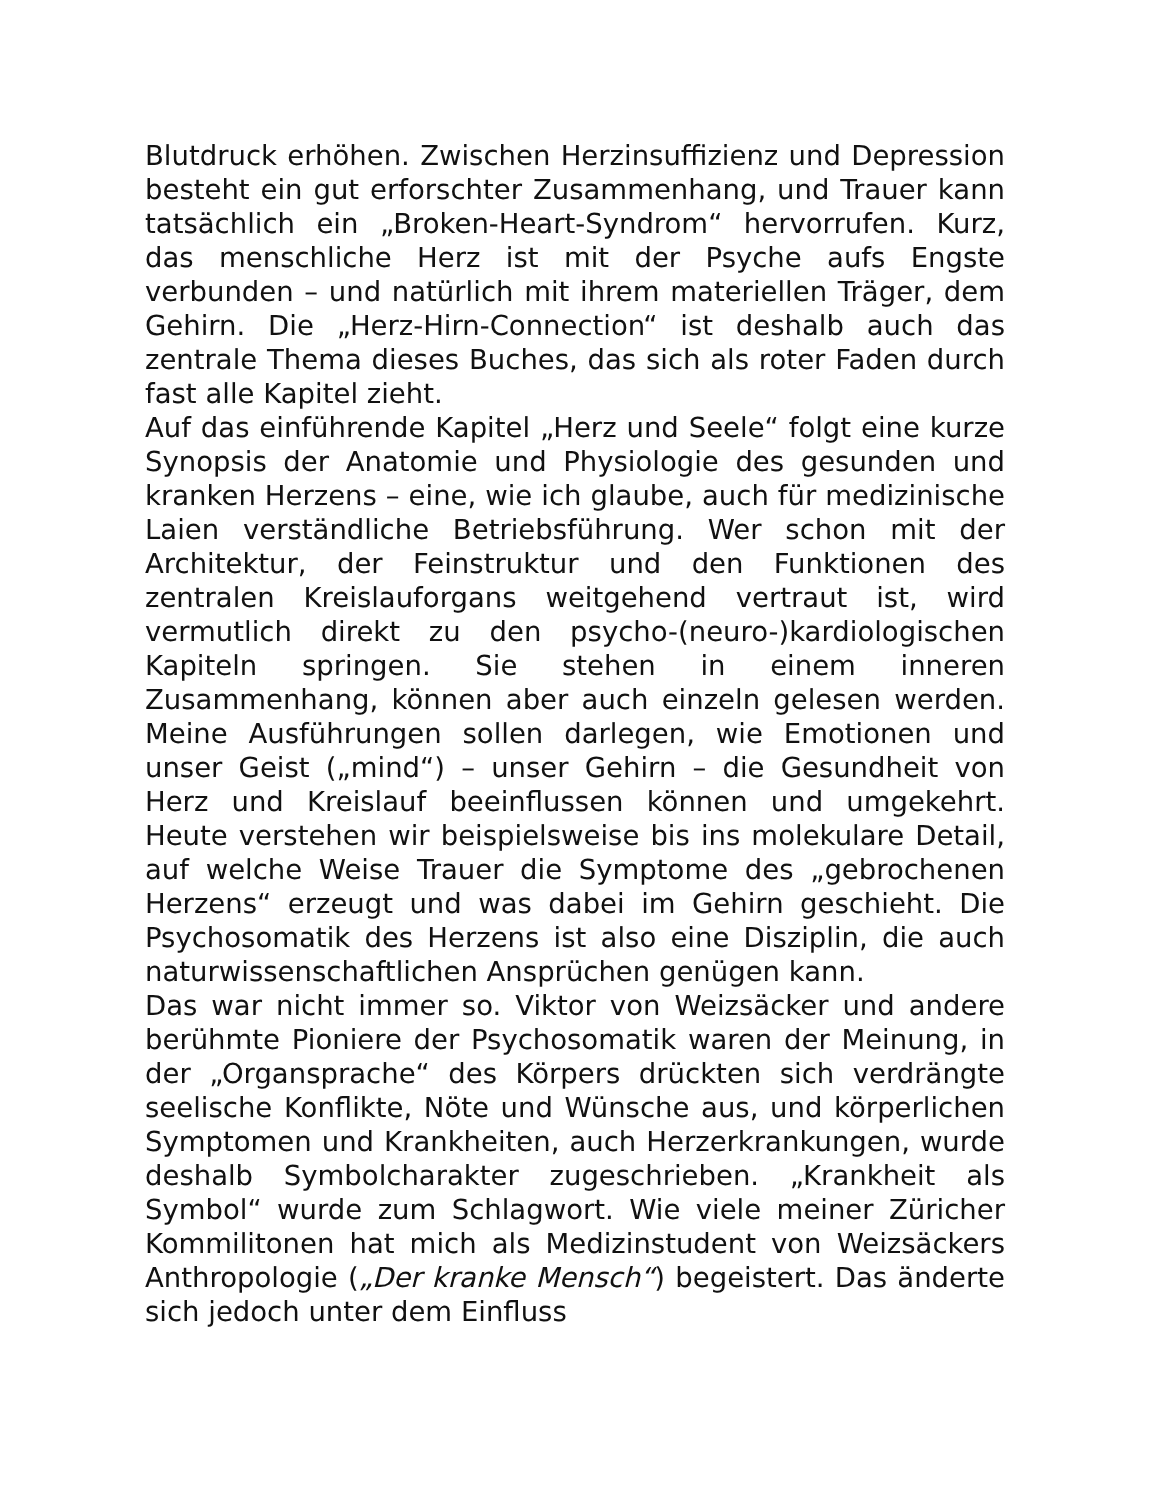Blutdruck erhöhen. Zwischen Herzinsuffizienz und Depression besteht ein gut erforschter Zusammenhang, und Trauer kann tatsächlich ein „Broken-Heart-Syndrom“ hervorrufen. Kurz, das menschliche Herz ist mit der Psyche aufs Engste verbunden – und natürlich mit ihrem materiellen Träger, dem Gehirn. Die „Herz-Hirn-Connection“ ist deshalb auch das zentrale Thema dieses Buches, das sich als roter Faden durch fast alle Kapitel zieht.
Auf das einführende Kapitel „Herz und Seele“ folgt eine kurze Synopsis der Anatomie und Physiologie des gesunden und kranken Herzens – eine, wie ich glaube, auch für medizinische Laien verständliche Betriebsführung. Wer schon mit der Architektur, der Feinstruktur und den Funktionen des zentralen Kreislauforgans weitgehend vertraut ist, wird vermutlich direkt zu den psycho-(neuro-)kardiologischen Kapiteln springen. Sie stehen in einem inneren Zusammenhang, können aber auch einzeln gelesen werden. Meine Ausführungen sollen darlegen, wie Emotionen und unser Geist („mind“) – unser Gehirn – die Gesundheit von Herz und Kreislauf beeinflussen können und umgekehrt. Heute verstehen wir beispielsweise bis ins molekulare Detail, auf welche Weise Trauer die Symptome des „gebrochenen Herzens“ erzeugt und was dabei im Gehirn geschieht. Die Psychosomatik des Herzens ist also eine Disziplin, die auch naturwissenschaftlichen Ansprüchen genügen kann.
Das war nicht immer so. Viktor von Weizsäcker und andere berühmte Pioniere der Psychosomatik waren der Meinung, in der „Organsprache“ des Körpers drückten sich verdrängte seelische Konflikte, Nöte und Wünsche aus, und körperlichen Symptomen und Krankheiten, auch Herzerkrankungen, wurde deshalb Symbolcharakter zugeschrieben. „Krankheit als Symbol“ wurde zum Schlagwort. Wie viele meiner Züricher Kommilitonen hat mich als Medizinstudent von Weizsäckers Anthropologie („Der kranke Mensch“) begeistert. Das änderte sich jedoch unter dem Einfluss